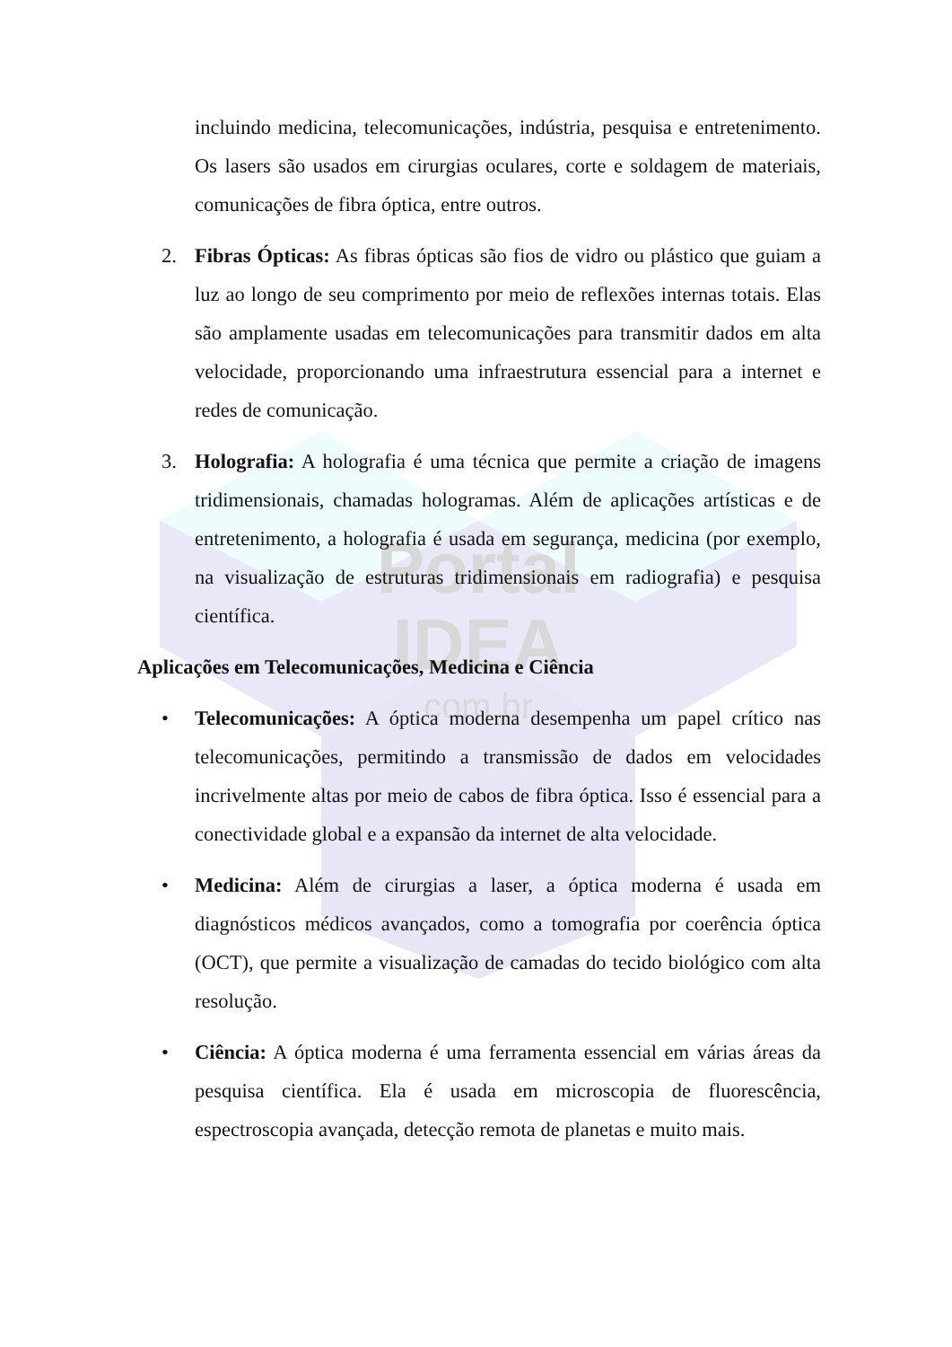Portal
IDEA
com.br
incluindo medicina, telecomunicações, indústria, pesquisa e entretenimento. Os lasers são usados em cirurgias oculares, corte e soldagem de materiais, comunicações de fibra óptica, entre outros.
2. Fibras Ópticas: As fibras ópticas são fios de vidro ou plástico que guiam a luz ao longo de seu comprimento por meio de reflexões internas totais. Elas são amplamente usadas em telecomunicações para transmitir dados em alta velocidade, proporcionando uma infraestrutura essencial para a internet e redes de comunicação.
3. Holografia: A holografia é uma técnica que permite a criação de imagens tridimensionais, chamadas hologramas. Além de aplicações artísticas e de entretenimento, a holografia é usada em segurança, medicina (por exemplo, na visualização de estruturas tridimensionais em radiografia) e pesquisa científica.
Aplicações em Telecomunicações, Medicina e Ciência
• Telecomunicações: A óptica moderna desempenha um papel crítico nas telecomunicações, permitindo a transmissão de dados em velocidades incrivelmente altas por meio de cabos de fibra óptica. Isso é essencial para a conectividade global e a expansão da internet de alta velocidade.
• Medicina: Além de cirurgias a laser, a óptica moderna é usada em diagnósticos médicos avançados, como a tomografia por coerência óptica (OCT), que permite a visualização de camadas do tecido biológico com alta resolução.
• Ciência: A óptica moderna é uma ferramenta essencial em várias áreas da pesquisa científica. Ela é usada em microscopia de fluorescência, espectroscopia avançada, detecção remota de planetas e muito mais.